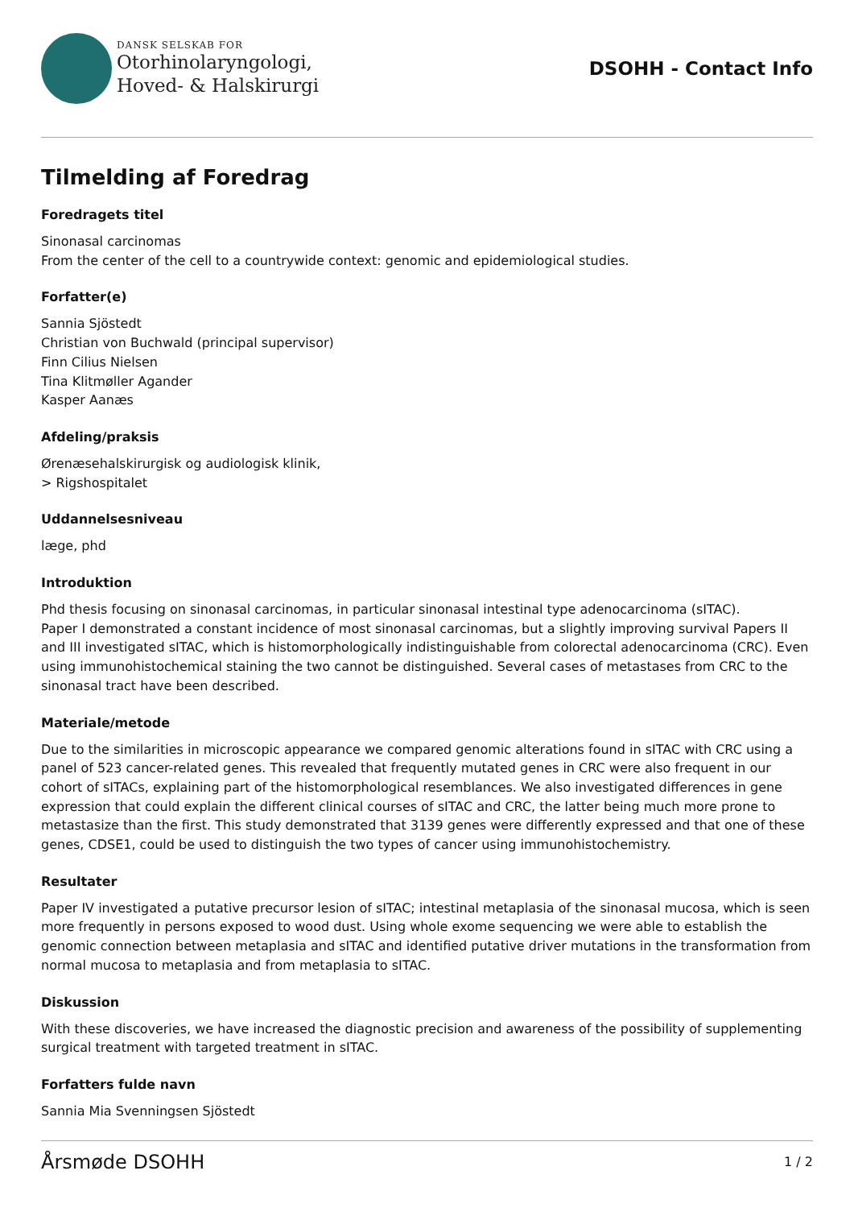DANSK SELSKAB FOR
Otorhinolaryngologi,
Hoved- & Halskirurgi
DSOHH - Contact Info
Tilmelding af Foredrag
Foredragets titel
Sinonasal carcinomas
From the center of the cell to a countrywide context: genomic and epidemiological studies.
Forfatter(e)
Sannia Sjöstedt
Christian von Buchwald (principal supervisor)
Finn Cilius Nielsen
Tina Klitmøller Agander
Kasper Aanæs
Afdeling/praksis
Ørenæsehalskirurgisk og audiologisk klinik,
> Rigshospitalet
Uddannelsesniveau
læge, phd
Introduktion
Phd thesis focusing on sinonasal carcinomas, in particular sinonasal intestinal type adenocarcinoma (sITAC).
Paper I demonstrated a constant incidence of most sinonasal carcinomas, but a slightly improving survival Papers II and III investigated sITAC, which is histomorphologically indistinguishable from colorectal adenocarcinoma (CRC). Even using immunohistochemical staining the two cannot be distinguished. Several cases of metastases from CRC to the sinonasal tract have been described.
Materiale/metode
Due to the similarities in microscopic appearance we compared genomic alterations found in sITAC with CRC using a panel of 523 cancer-related genes. This revealed that frequently mutated genes in CRC were also frequent in our cohort of sITACs, explaining part of the histomorphological resemblances. We also investigated differences in gene expression that could explain the different clinical courses of sITAC and CRC, the latter being much more prone to metastasize than the first. This study demonstrated that 3139 genes were differently expressed and that one of these genes, CDSE1, could be used to distinguish the two types of cancer using immunohistochemistry.
Resultater
Paper IV investigated a putative precursor lesion of sITAC; intestinal metaplasia of the sinonasal mucosa, which is seen more frequently in persons exposed to wood dust. Using whole exome sequencing we were able to establish the genomic connection between metaplasia and sITAC and identified putative driver mutations in the transformation from normal mucosa to metaplasia and from metaplasia to sITAC.
Diskussion
With these discoveries, we have increased the diagnostic precision and awareness of the possibility of supplementing surgical treatment with targeted treatment in sITAC.
Forfatters fulde navn
Sannia Mia Svenningsen Sjöstedt
Årsmøde DSOHH 1 / 2